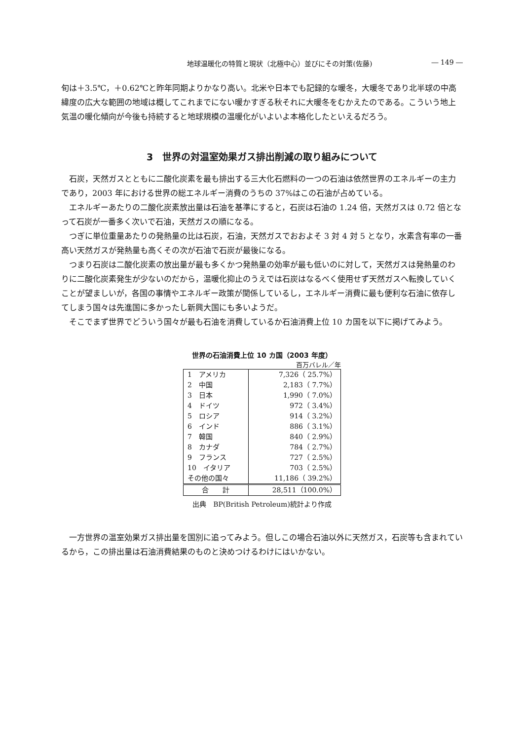地球温暖化の特質と現状（北極中心）並びにその対策(佐藤) ― 149 ―
旬は＋3.5℃，＋0.62℃と昨年同期よりかなり高い。北米や日本でも記録的な暖冬，大暖冬であり北半球の中高緯度の広大な範囲の地域は概してこれまでにない暖かすぎる秋それに大暖冬をむかえたのである。こういう地上気温の暖化傾向が今後も持続すると地球規模の温暖化がいよいよ本格化したといえるだろう。
3　世界の対温室効果ガス排出削減の取り組みについて
石炭，天然ガスとともに二酸化炭素を最も排出する三大化石燃料の一つの石油は依然世界のエネルギーの主力であり，2003 年における世界の総エネルギー消費のうちの 37%はこの石油が占めている。
エネルギーあたりの二酸化炭素放出量は石油を基準にすると，石炭は石油の 1.24 倍，天然ガスは 0.72 倍となって石炭が一番多く次いで石油，天然ガスの順になる。
つぎに単位重量あたりの発熱量の比は石炭，石油，天然ガスでおおよそ 3 対 4 対 5 となり，水素含有率の一番高い天然ガスが発熱量も高くその次が石油で石炭が最後になる。
つまり石炭は二酸化炭素の放出量が最も多くかつ発熱量の効率が最も低いのに対して，天然ガスは発熱量のわりに二酸化炭素発生が少ないのだから，温暖化抑止のうえでは石炭はなるべく使用せず天然ガスへ転換していくことが望ましいが，各国の事情やエネルギー政策が関係しているし，エネルギー消費に最も便利な石油に依存してしまう国々は先進国に多かったし新興大国にも多いようだ。
そこでまず世界でどういう国々が最も石油を消費しているか石油消費上位 10 カ国を以下に掲げてみよう。
世界の石油消費上位 10 カ国（2003 年度）
百万バレル／年
| 1 アメリカ | 7,326（ 25.7%） |
| 2 中国 | 2,183（ 7.7%） |
| 3 日本 | 1,990（ 7.0%） |
| 4 ドイツ | 972（ 3.4%） |
| 5 ロシア | 914（ 3.2%） |
| 6 インド | 886（ 3.1%） |
| 7 韓国 | 840（ 2.9%） |
| 8 カナダ | 784（ 2.7%） |
| 9 フランス | 727（ 2.5%） |
| 10 イタリア | 703（ 2.5%） |
| その他の国々 | 11,186（ 39.2%） |
| 合 計 | 28,511（100.0%） |
出典　BP(British Petroleum)統計より作成
一方世界の温室効果ガス排出量を国別に追ってみよう。但しこの場合石油以外に天然ガス，石炭等も含まれているから，この排出量は石油消費結果のものと決めつけるわけにはいかない。